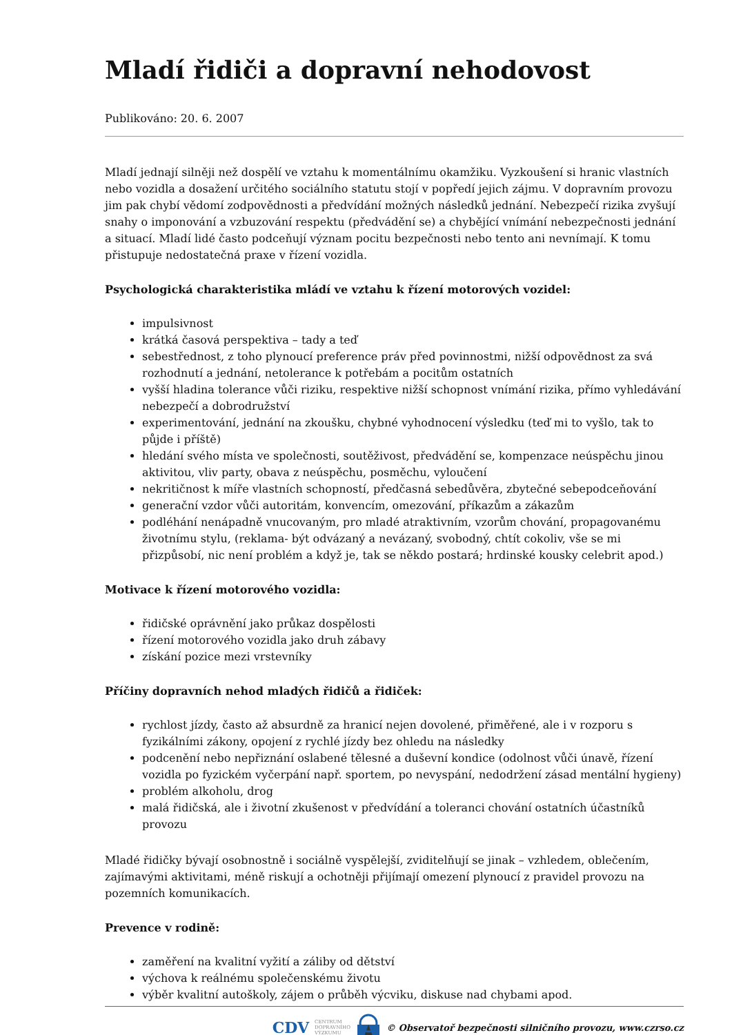Mladí řidiči a dopravní nehodovost
Publikováno: 20. 6. 2007
Mladí jednají silněji než dospělí ve vztahu k momentálnímu okamžiku. Vyzkoušení si hranic vlastních nebo vozidla a dosažení určitého sociálního statutu stojí v popředí jejich zájmu. V dopravním provozu jim pak chybí vědomí zodpovědnosti a předvídání možných následků jednání. Nebezpečí rizika zvyšují snahy o imponování a vzbuzování respektu (předvádění se) a chybějící vnímání nebezpečnosti jednání a situací. Mladí lidé často podceňují význam pocitu bezpečnosti nebo tento ani nevnímají. K tomu přistupuje nedostatečná praxe v řízení vozidla.
Psychologická charakteristika mládí ve vztahu k řízení motorových vozidel:
impulsivnost
krátká časová perspektiva – tady a teď
sebestřednost, z toho plynoucí preference práv před povinnostmi, nižší odpovědnost za svá rozhodnutí a jednání, netolerance k potřebám a pocitům ostatních
vyšší hladina tolerance vůči riziku, respektive nižší schopnost vnímání rizika, přímo vyhledávání nebezpečí a dobrodružství
experimentování, jednání na zkoušku, chybné vyhodnocení výsledku (teď mi to vyšlo, tak to půjde i příště)
hledání svého místa ve společnosti, soutěživost, předvádění se, kompenzace neúspěchu jinou aktivitou, vliv party, obava z neúspěchu, posměchu, vyloučení
nekritičnost k míře vlastních schopností, předčasná sebedůvěra, zbytečné sebepodceňování
generační vzdor vůči autoritám, konvencím, omezování, příkazům a zákazům
podléhání nenápadně vnucovaným, pro mladé atraktivním, vzorům chování, propagovanému životnímu stylu, (reklama- být odvázaný a nevázaný, svobodný, chtít cokoliv, vše se mi přizpůsobí, nic není problém a když je, tak se někdo postará; hrdinské kousky celebrit apod.)
Motivace k řízení motorového vozidla:
řidičské oprávnění jako průkaz dospělosti
řízení motorového vozidla jako druh zábavy
získání pozice mezi vrstevníky
Příčiny dopravních nehod mladých řidičů a řidiček:
rychlost jízdy, často až absurdně za hranicí nejen dovolené, přiměřené, ale i v rozporu s fyzikálními zákony, opojení z rychlé jízdy bez ohledu na následky
podcenění nebo nepřiznání oslabené tělesné a duševní kondice (odolnost vůči únavě, řízení vozidla po fyzickém vyčerpání např. sportem, po nevyspání, nedodržení zásad mentální hygieny)
problém alkoholu, drog
malá řidičská, ale i životní zkušenost v předvídání a toleranci chování ostatních účastníků provozu
Mladé řidičky bývají osobnostně i sociálně vyspělejší, zviditelňují se jinak – vzhledem, oblečením, zajímavými aktivitami, méně riskují a ochotněji přijímají omezení plynoucí z pravidel provozu na pozemních komunikacích.
Prevence v rodině:
zaměření na kvalitní vyžití a záliby od dětství
výchova k reálnému společenskému životu
výběr kvalitní autoškoly, zájem o průběh výcviku, diskuse nad chybami apod.
CDV CENTRUM
DOPRAVNÍHO
VÝZKUMU © Observatoř bezpečnosti silničního provozu, www.czrso.cz